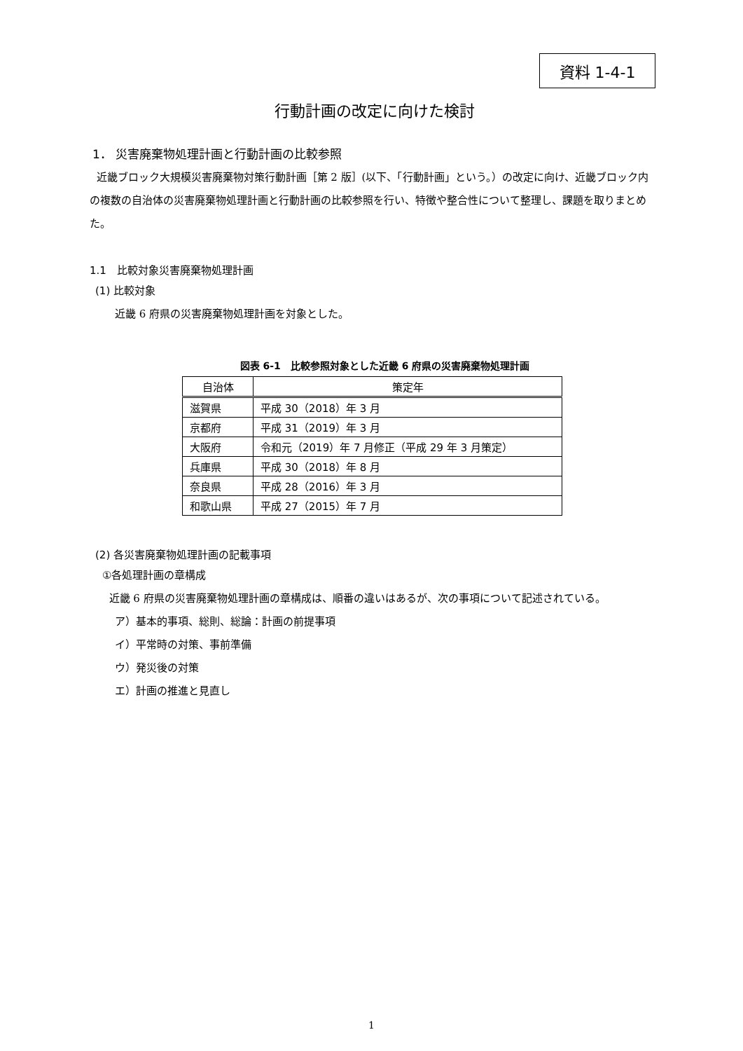資料 1-4-1
行動計画の改定に向けた検討
1． 災害廃棄物処理計画と行動計画の比較参照
近畿ブロック大規模災害廃棄物対策行動計画［第 2 版］(以下、「行動計画」という。）の改定に向け、近畿ブロック内の複数の自治体の災害廃棄物処理計画と行動計画の比較参照を行い、特徴や整合性について整理し、課題を取りまとめた。
1.1　比較対象災害廃棄物処理計画
(1) 比較対象
近畿 6 府県の災害廃棄物処理計画を対象とした。
図表 6-1　比較参照対象とした近畿 6 府県の災害廃棄物処理計画
| 自治体 | 策定年 |
| --- | --- |
| 滋賀県 | 平成 30（2018）年 3 月 |
| 京都府 | 平成 31（2019）年 3 月 |
| 大阪府 | 令和元（2019）年 7 月修正（平成 29 年 3 月策定） |
| 兵庫県 | 平成 30（2018）年 8 月 |
| 奈良県 | 平成 28（2016）年 3 月 |
| 和歌山県 | 平成 27（2015）年 7 月 |
(2) 各災害廃棄物処理計画の記載事項
①各処理計画の章構成
近畿 6 府県の災害廃棄物処理計画の章構成は、順番の違いはあるが、次の事項について記述されている。
ア）基本的事項、総則、総論：計画の前提事項
イ）平常時の対策、事前準備
ウ）発災後の対策
エ）計画の推進と見直し
1